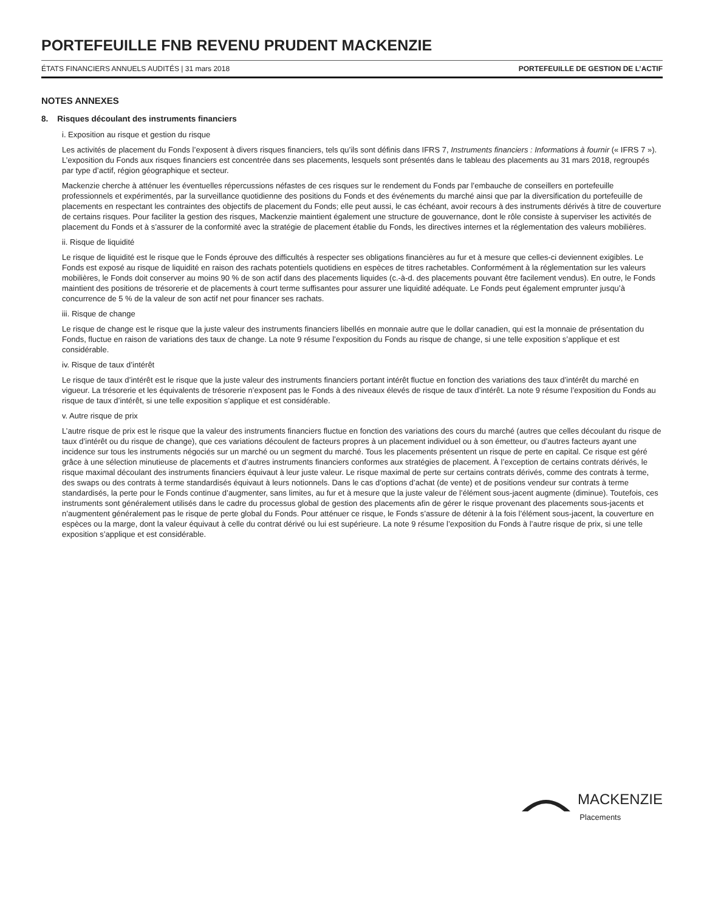PORTEFEUILLE FNB REVENU PRUDENT MACKENZIE
ÉTATS FINANCIERS ANNUELS AUDITÉS | 31 mars 2018 PORTEFEUILLE DE GESTION DE L’ACTIF
NOTES ANNEXES
8. Risques découlant des instruments financiers
i. Exposition au risque et gestion du risque
Les activités de placement du Fonds l’exposent à divers risques financiers, tels qu’ils sont définis dans IFRS 7, Instruments financiers : Informations à fournir (« IFRS 7 »). L’exposition du Fonds aux risques financiers est concentrée dans ses placements, lesquels sont présentés dans le tableau des placements au 31 mars 2018, regroupés par type d’actif, région géographique et secteur.
Mackenzie cherche à atténuer les éventuelles répercussions néfastes de ces risques sur le rendement du Fonds par l’embauche de conseillers en portefeuille professionnels et expérimentés, par la surveillance quotidienne des positions du Fonds et des événements du marché ainsi que par la diversification du portefeuille de placements en respectant les contraintes des objectifs de placement du Fonds; elle peut aussi, le cas échéant, avoir recours à des instruments dérivés à titre de couverture de certains risques. Pour faciliter la gestion des risques, Mackenzie maintient également une structure de gouvernance, dont le rôle consiste à superviser les activités de placement du Fonds et à s’assurer de la conformité avec la stratégie de placement établie du Fonds, les directives internes et la réglementation des valeurs mobilières.
ii. Risque de liquidité
Le risque de liquidité est le risque que le Fonds éprouve des difficultés à respecter ses obligations financières au fur et à mesure que celles-ci deviennent exigibles. Le Fonds est exposé au risque de liquidité en raison des rachats potentiels quotidiens en espèces de titres rachetables. Conformément à la réglementation sur les valeurs mobilières, le Fonds doit conserver au moins 90 % de son actif dans des placements liquides (c.-à-d. des placements pouvant être facilement vendus). En outre, le Fonds maintient des positions de trésorerie et de placements à court terme suffisantes pour assurer une liquidité adéquate. Le Fonds peut également emprunter jusqu’à concurrence de 5 % de la valeur de son actif net pour financer ses rachats.
iii. Risque de change
Le risque de change est le risque que la juste valeur des instruments financiers libellés en monnaie autre que le dollar canadien, qui est la monnaie de présentation du Fonds, fluctue en raison de variations des taux de change. La note 9 résume l’exposition du Fonds au risque de change, si une telle exposition s’applique et est considérable.
iv. Risque de taux d’intérêt
Le risque de taux d’intérêt est le risque que la juste valeur des instruments financiers portant intérêt fluctue en fonction des variations des taux d’intérêt du marché en vigueur. La trésorerie et les équivalents de trésorerie n’exposent pas le Fonds à des niveaux élevés de risque de taux d’intérêt. La note 9 résume l’exposition du Fonds au risque de taux d’intérêt, si une telle exposition s’applique et est considérable.
v. Autre risque de prix
L’autre risque de prix est le risque que la valeur des instruments financiers fluctue en fonction des variations des cours du marché (autres que celles découlant du risque de taux d’intérêt ou du risque de change), que ces variations découlent de facteurs propres à un placement individuel ou à son émetteur, ou d’autres facteurs ayant une incidence sur tous les instruments négociés sur un marché ou un segment du marché. Tous les placements présentent un risque de perte en capital. Ce risque est géré grâce à une sélection minutieuse de placements et d’autres instruments financiers conformes aux stratégies de placement. À l’exception de certains contrats dérivés, le risque maximal découlant des instruments financiers équivaut à leur juste valeur. Le risque maximal de perte sur certains contrats dérivés, comme des contrats à terme, des swaps ou des contrats à terme standardisés équivaut à leurs notionnels. Dans le cas d’options d’achat (de vente) et de positions vendeur sur contrats à terme standardisés, la perte pour le Fonds continue d’augmenter, sans limites, au fur et à mesure que la juste valeur de l’élément sous-jacent augmente (diminue). Toutefois, ces instruments sont généralement utilisés dans le cadre du processus global de gestion des placements afin de gérer le risque provenant des placements sous-jacents et n’augmentent généralement pas le risque de perte global du Fonds. Pour atténuer ce risque, le Fonds s’assure de détenir à la fois l’élément sous-jacent, la couverture en espèces ou la marge, dont la valeur équivaut à celle du contrat dérivé ou lui est supérieure. La note 9 résume l’exposition du Fonds à l’autre risque de prix, si une telle exposition s’applique et est considérable.
MACKENZIE
Placements